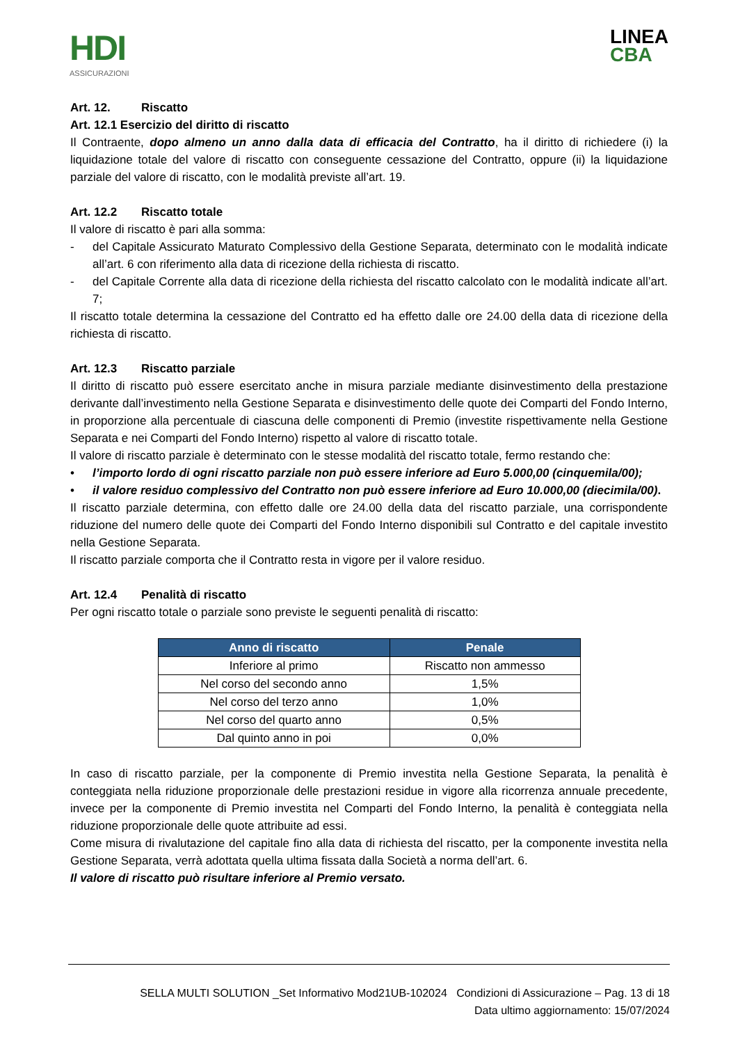HDI
ASSICURAZIONI
LINEA
CBA
Art. 12. Riscatto
Art. 12.1 Esercizio del diritto di riscatto
Il Contraente, dopo almeno un anno dalla data di efficacia del Contratto, ha il diritto di richiedere (i) la liquidazione totale del valore di riscatto con conseguente cessazione del Contratto, oppure (ii) la liquidazione parziale del valore di riscatto, con le modalità previste all’art. 19.
Art. 12.2 Riscatto totale
Il valore di riscatto è pari alla somma:
- del Capitale Assicurato Maturato Complessivo della Gestione Separata, determinato con le modalità indicate all’art. 6 con riferimento alla data di ricezione della richiesta di riscatto.
- del Capitale Corrente alla data di ricezione della richiesta del riscatto calcolato con le modalità indicate all’art. 7;
Il riscatto totale determina la cessazione del Contratto ed ha effetto dalle ore 24.00 della data di ricezione della richiesta di riscatto.
Art. 12.3 Riscatto parziale
Il diritto di riscatto può essere esercitato anche in misura parziale mediante disinvestimento della prestazione derivante dall’investimento nella Gestione Separata e disinvestimento delle quote dei Comparti del Fondo Interno, in proporzione alla percentuale di ciascuna delle componenti di Premio (investite rispettivamente nella Gestione Separata e nei Comparti del Fondo Interno) rispetto al valore di riscatto totale.
Il valore di riscatto parziale è determinato con le stesse modalità del riscatto totale, fermo restando che:
• l’importo lordo di ogni riscatto parziale non può essere inferiore ad Euro 5.000,00 (cinquemila/00);
• il valore residuo complessivo del Contratto non può essere inferiore ad Euro 10.000,00 (diecimila/00).
Il riscatto parziale determina, con effetto dalle ore 24.00 della data del riscatto parziale, una corrispondente riduzione del numero delle quote dei Comparti del Fondo Interno disponibili sul Contratto e del capitale investito nella Gestione Separata.
Il riscatto parziale comporta che il Contratto resta in vigore per il valore residuo.
Art. 12.4 Penalità di riscatto
Per ogni riscatto totale o parziale sono previste le seguenti penalità di riscatto:
| Anno di riscatto | Penale |
| --- | --- |
| Inferiore al primo | Riscatto non ammesso |
| Nel corso del secondo anno | 1,5% |
| Nel corso del terzo anno | 1,0% |
| Nel corso del quarto anno | 0,5% |
| Dal quinto anno in poi | 0,0% |
In caso di riscatto parziale, per la componente di Premio investita nella Gestione Separata, la penalità è conteggiata nella riduzione proporzionale delle prestazioni residue in vigore alla ricorrenza annuale precedente, invece per la componente di Premio investita nel Comparti del Fondo Interno, la penalità è conteggiata nella riduzione proporzionale delle quote attribuite ad essi.
Come misura di rivalutazione del capitale fino alla data di richiesta del riscatto, per la componente investita nella Gestione Separata, verrà adottata quella ultima fissata dalla Società a norma dell’art. 6.
Il valore di riscatto può risultare inferiore al Premio versato.
SELLA MULTI SOLUTION _Set Informativo Mod21UB-102024 Condizioni di Assicurazione – Pag. 13 di 18
Data ultimo aggiornamento: 15/07/2024